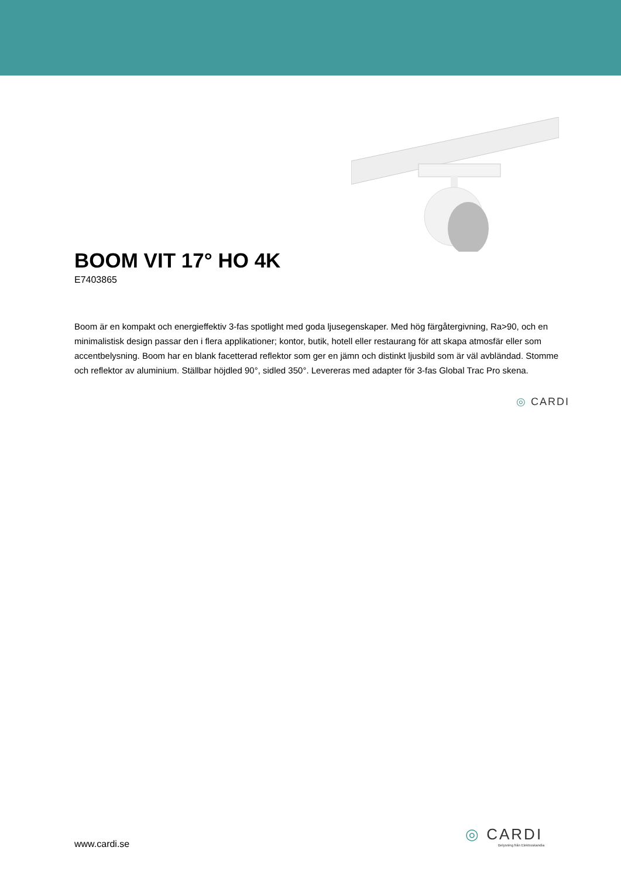BOOM VIT 17° HO 4K
E7403865
Boom är en kompakt och energieffektiv 3-fas spotlight med goda ljusegenskaper. Med hög färgåtergivning, Ra>90, och en minimalistisk design passar den i flera applikationer; kontor, butik, hotell eller restaurang för att skapa atmosfär eller som accentbelysning. Boom har en blank facetterad reflektor som ger en jämn och distinkt ljusbild som är väl avbländad. Stomme och reflektor av aluminium. Ställbar höjdled 90°, sidled 350°. Levereras med adapter för 3-fas Global Trac Pro skena.
◎ CARDI
www.cardi.se
◎ CARDI
Belysning från Elektroskandia